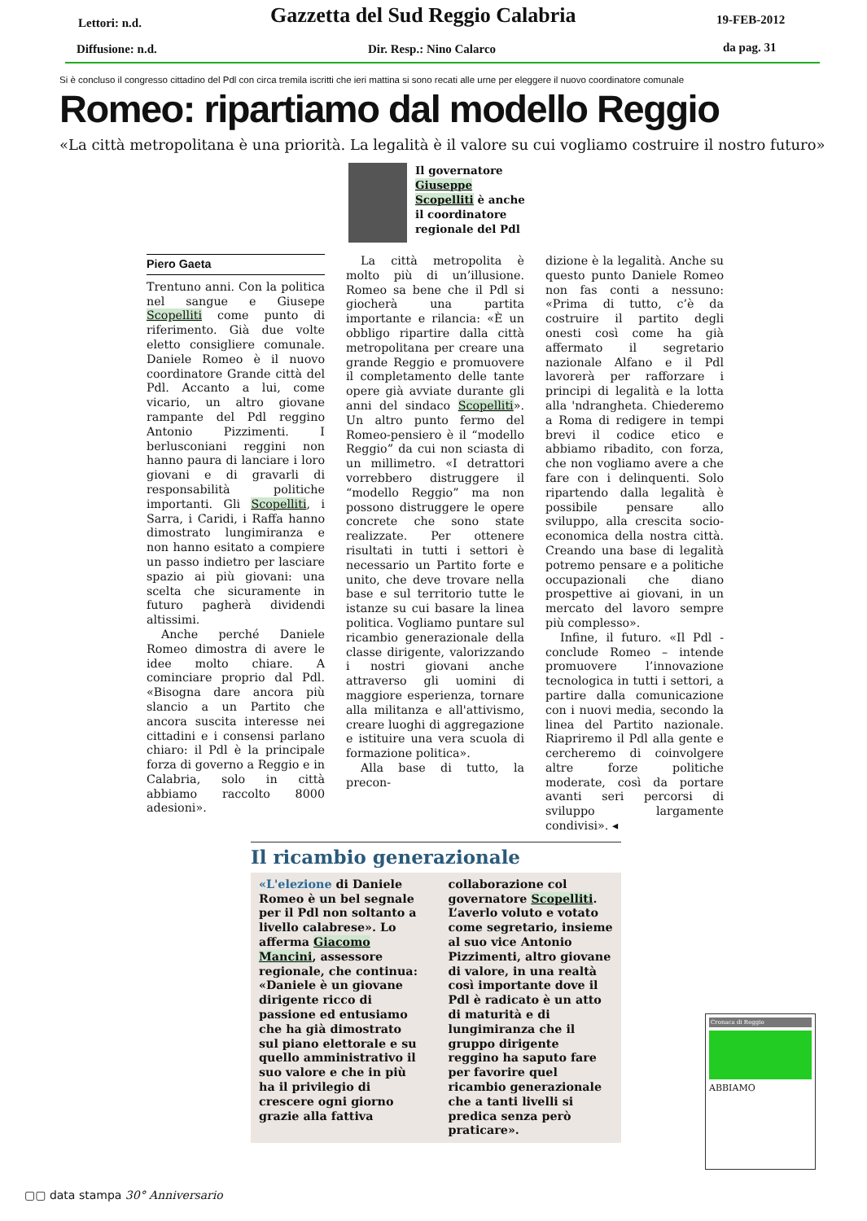Lettori: n.d.
Gazzetta del Sud Reggio Calabria
19-FEB-2012
Diffusione: n.d. Dir. Resp.: Nino Calarco da pag. 31
Si è concluso il congresso cittadino del Pdl con circa tremila iscritti che ieri mattina si sono recati alle urne per eleggere il nuovo coordinatore comunale
Romeo: ripartiamo dal modello Reggio
«La città metropolitana è una priorità. La legalità è il valore su cui vogliamo costruire il nostro futuro»
Il governatore
Giuseppe
Scopelliti è anche
il coordinatore
regionale del Pdl
Piero Gaeta
Trentuno anni. Con la politica nel sangue e Giusepe Scopelliti come punto di riferimento. Già due volte eletto consigliere comunale. Daniele Romeo è il nuovo coordinatore Grande città del Pdl. Accanto a lui, come vicario, un altro giovane rampante del Pdl reggino Antonio Pizzimenti. I berlusconiani reggini non hanno paura di lanciare i loro giovani e di gravarli di responsabilità politiche importanti. Gli Scopelliti, i Sarra, i Caridi, i Raffa hanno dimostrato lungimiranza e non hanno esitato a compiere un passo indietro per lasciare spazio ai più giovani: una scelta che sicuramente in futuro pagherà dividendi altissimi.
Anche perché Daniele Romeo dimostra di avere le idee molto chiare. A cominciare proprio dal Pdl. «Bisogna dare ancora più slancio a un Partito che ancora suscita interesse nei cittadini e i consensi parlano chiaro: il Pdl è la principale forza di governo a Reggio e in Calabria, solo in città abbiamo raccolto 8000 adesioni».
La città metropolita è molto più di un’illusione. Romeo sa bene che il Pdl si giocherà una partita importante e rilancia: «È un obbligo ripartire dalla città metropolitana per creare una grande Reggio e promuovere il completamento delle tante opere già avviate durante gli anni del sindaco Scopelliti». Un altro punto fermo del Romeo-pensiero è il “modello Reggio” da cui non sciasta di un millimetro. «I detrattori vorrebbero distruggere il “modello Reggio” ma non possono distruggere le opere concrete che sono state realizzate. Per ottenere risultati in tutti i settori è necessario un Partito forte e unito, che deve trovare nella base e sul territorio tutte le istanze su cui basare la linea politica. Vogliamo puntare sul ricambio generazionale della classe dirigente, valorizzando i nostri giovani anche attraverso gli uomini di maggiore esperienza, tornare alla militanza e all'attivismo, creare luoghi di aggregazione e istituire una vera scuola di formazione politica».
Alla base di tutto, la precon-
dizione è la legalità. Anche su questo punto Daniele Romeo non fas conti a nessuno: «Prima di tutto, c’è da costruire il partito degli onesti così come ha già affermato il segretario nazionale Alfano e il Pdl lavorerà per rafforzare i principi di legalità e la lotta alla 'ndrangheta. Chiederemo a Roma di redigere in tempi brevi il codice etico e abbiamo ribadito, con forza, che non vogliamo avere a che fare con i delinquenti. Solo ripartendo dalla legalità è possibile pensare allo sviluppo, alla crescita socio-economica della nostra città. Creando una base di legalità potremo pensare e a politiche occupazionali che diano prospettive ai giovani, in un mercato del lavoro sempre più complesso».
Infine, il futuro. «Il Pdl - conclude Romeo – intende promuovere l’innovazione tecnologica in tutti i settori, a partire dalla comunicazione con i nuovi media, secondo la linea del Partito nazionale. Riapriremo il Pdl alla gente e cercheremo di coinvolgere altre forze politiche moderate, così da portare avanti seri percorsi di sviluppo largamente condivisi». ◂
Il ricambio generazionale
«L'elezione di Daniele Romeo è un bel segnale per il Pdl non soltanto a livello calabrese». Lo afferma Giacomo Mancini, assessore regionale, che continua: «Daniele è un giovane dirigente ricco di passione ed entusiamo che ha già dimostrato sul piano elettorale e su quello amministrativo il suo valore e che in più ha il privilegio di crescere ogni giorno grazie alla fattiva
collaborazione col governatore Scopelliti. L’averlo voluto e votato come segretario, insieme al suo vice Antonio Pizzimenti, altro giovane di valore, in una realtà così importante dove il Pdl è radicato è un atto di maturità e di lungimiranza che il gruppo dirigente reggino ha saputo fare per favorire quel ricambio generazionale che a tanti livelli si predica senza però praticare».
Cronaca di Reggio
ABBIAMO
▢▢ data stampa 30° Anniversario